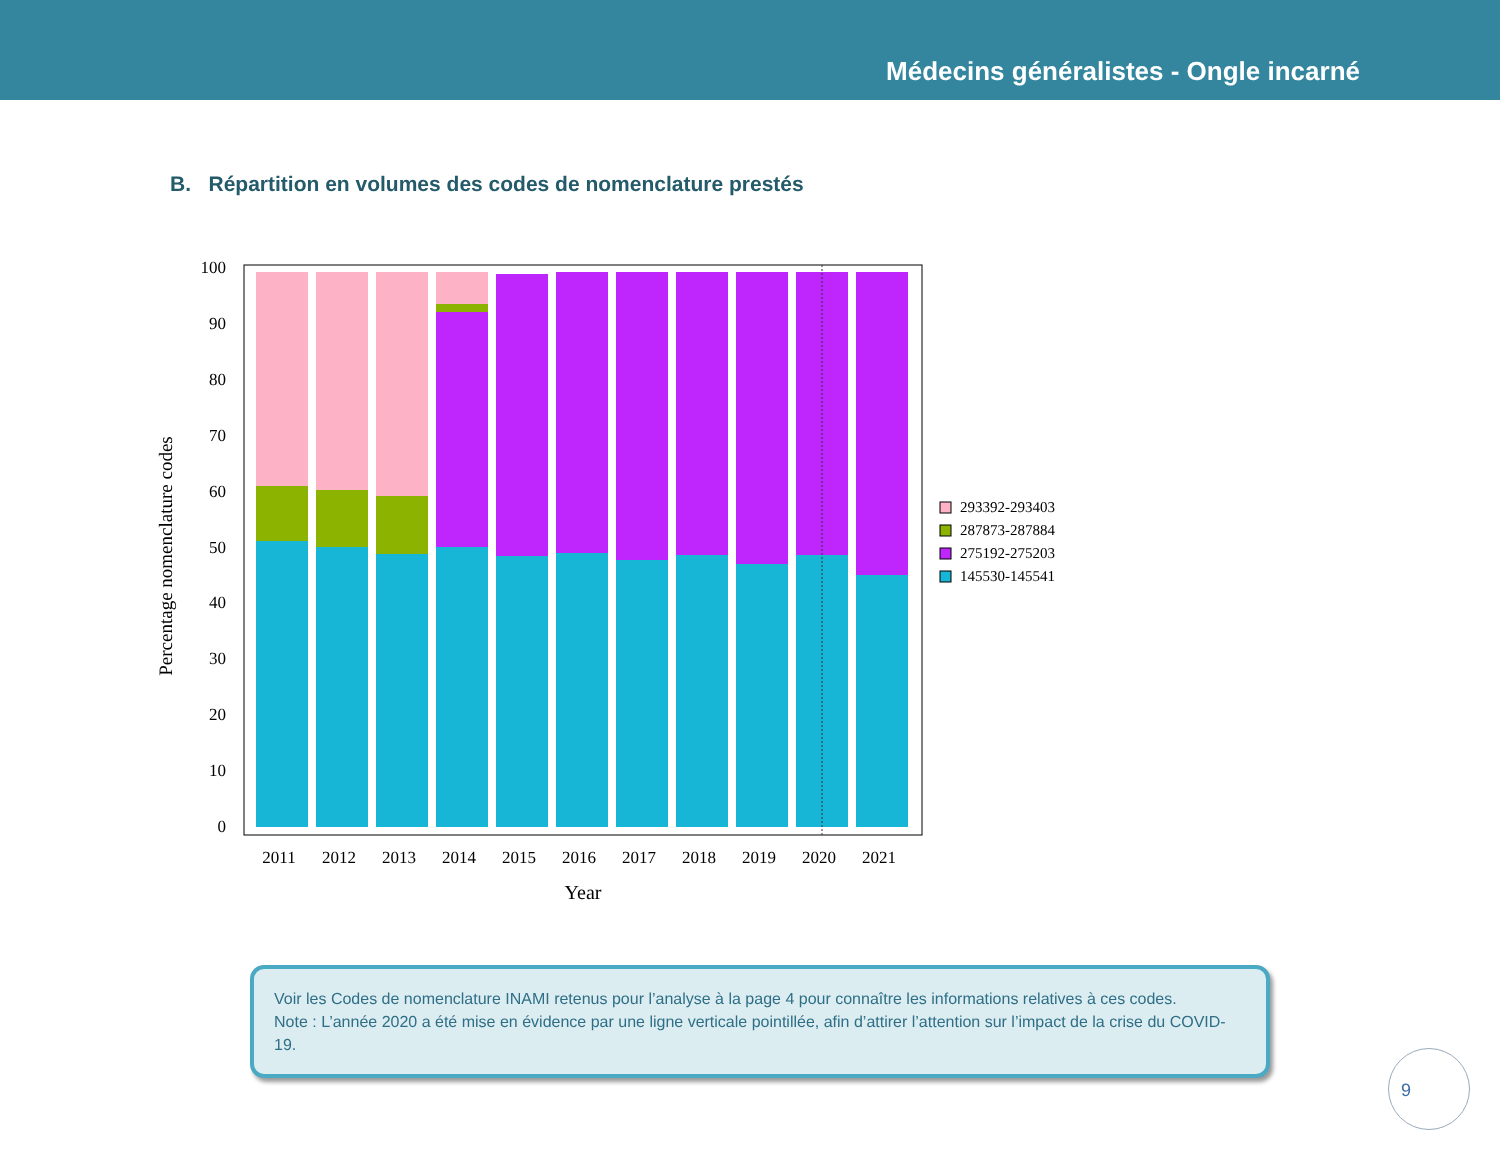Médecins généralistes - Ongle incarné
B. Répartition en volumes des codes de nomenclature prestés
0
10
20
30
40
50
60
70
80
90
100
Percentage nomenclature codes
2011
2012
2013
2014
2015
2016
2017
2018
2019
2020
2021
Year
293392-293403
287873-287884
275192-275203
145530-145541
Voir les Codes de nomenclature INAMI retenus pour l’analyse à la page 4 pour connaître les informations relatives à ces codes.
Note : L’année 2020 a été mise en évidence par une ligne verticale pointillée, afin d’attirer l’attention sur l’impact de la crise du COVID-19.
9